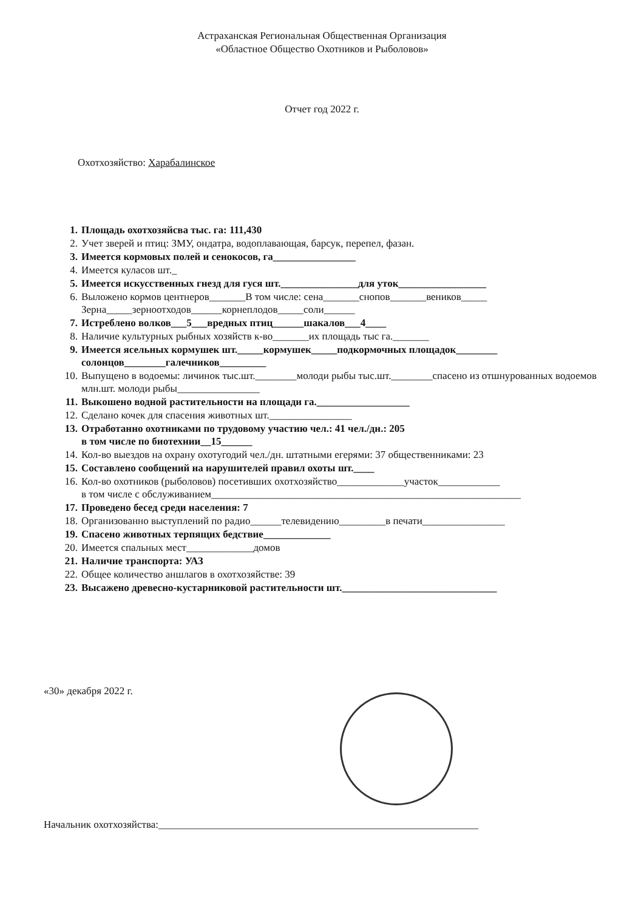Астраханская Региональная Общественная Организация
«Областное Общество Охотников и Рыболовов»
Отчет год 2022 г.
Охотхозяйство: Харабалинское
1. Площадь охотхозяйсва тыс. га: 111,430
2. Учет зверей и птиц: ЗМУ, ондатра, водоплавающая, барсук, перепел, фазан.
3. Имеется кормовых полей и сенокосов, га________________
4. Имеется куласов шт._
5. Имеется искусственных гнезд для гуся шт._______________для уток_________________
6. Выложено кормов центнеров_______В том числе: сена_______снопов_______веников_____ Зерна_____зерноотходов______корнеплодов_____соли______
7. Истреблено волков___5___вредных птиц______шакалов___4____
8. Наличие культурных рыбных хозяйств к-во_______их площадь тыс га._______
9. Имеется ясельных кормушек шт._____кормушек_____подкормочных площадок________ солонцов________галечников_________
10. Выпущено в водоемы: личинок тыс.шт.________молоди рыбы тыс.шт.________спасено из отшнурованных водоемов млн.шт. молоди рыбы________________
11. Выкошено водной растительности на площади га.__________________
12. Сделано кочек для спасения животных шт.________________
13. Отработанно охотниками по трудовому участию чел.: 41 чел./дн.: 205
в том числе по биотехнии__15______
14. Кол-во выездов на охрану охотугодий чел./дн. штатными егерями: 37 общественниками: 23
15. Составлено сообщений на нарушителей правил охоты шт.____
16. Кол-во охотников (рыболовов) посетивших охотхозяйство_____________участок____________
в том числе с обслуживанием____________________________________________________________
17. Проведено бесед среди населения: 7
18. Организованно выступлений по радио______телевидению_________в печати________________
19. Спасено животных терпящих бедствие_____________
20. Имеется спальных мест_____________домов
21. Наличие транспорта: УАЗ
22. Общее количество аншлагов в охотхозяйстве: 39
23. Высажено древесно-кустарниковой растительности шт.______________________________
«30» декабря 2022 г.
Начальник охотхозяйства:______________________________________________________________